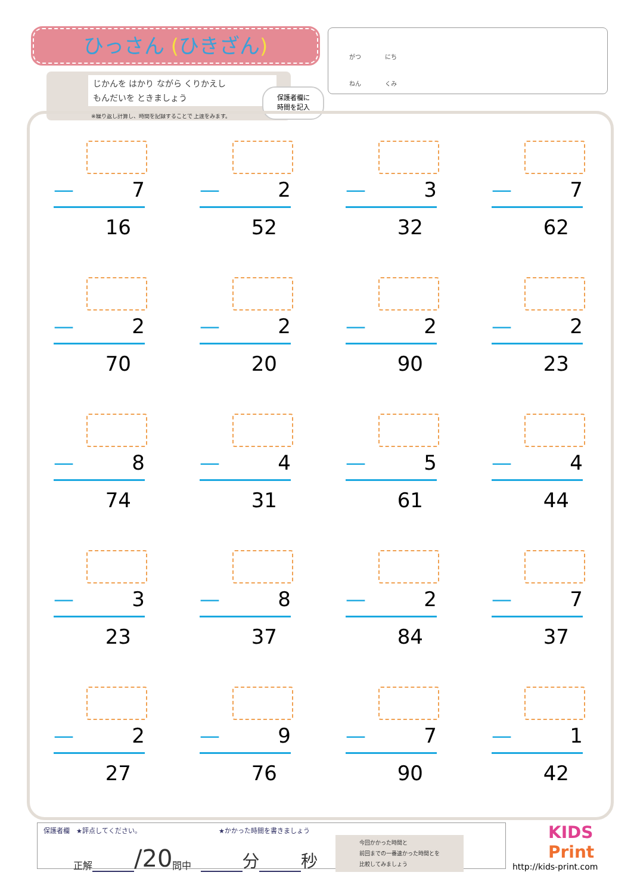ひっさん (ひきざん)
じかんを はかり ながら くりかえし
もんだいを ときましょう
※繰り返し計算し、時間を記録することで 上達をみます。
保護者欄に
時間を記入
がつ　　　　にち
ねん　　　　くみ
— 7
16
— 2
52
— 3
32
— 7
62
— 2
70
— 2
20
— 2
90
— 2
23
— 8
74
— 4
31
— 5
61
— 4
44
— 3
23
— 8
37
— 2
84
— 7
37
— 2
27
— 9
76
— 7
90
— 1
42
保護者欄　★評点してください。 ★かかった時間を書きましょう
正解 /20 問中　 分 秒 今回かかった時間と
前回までの一番速かった時間とを
比較してみましょう
KIDS
Print
http://kids-print.com